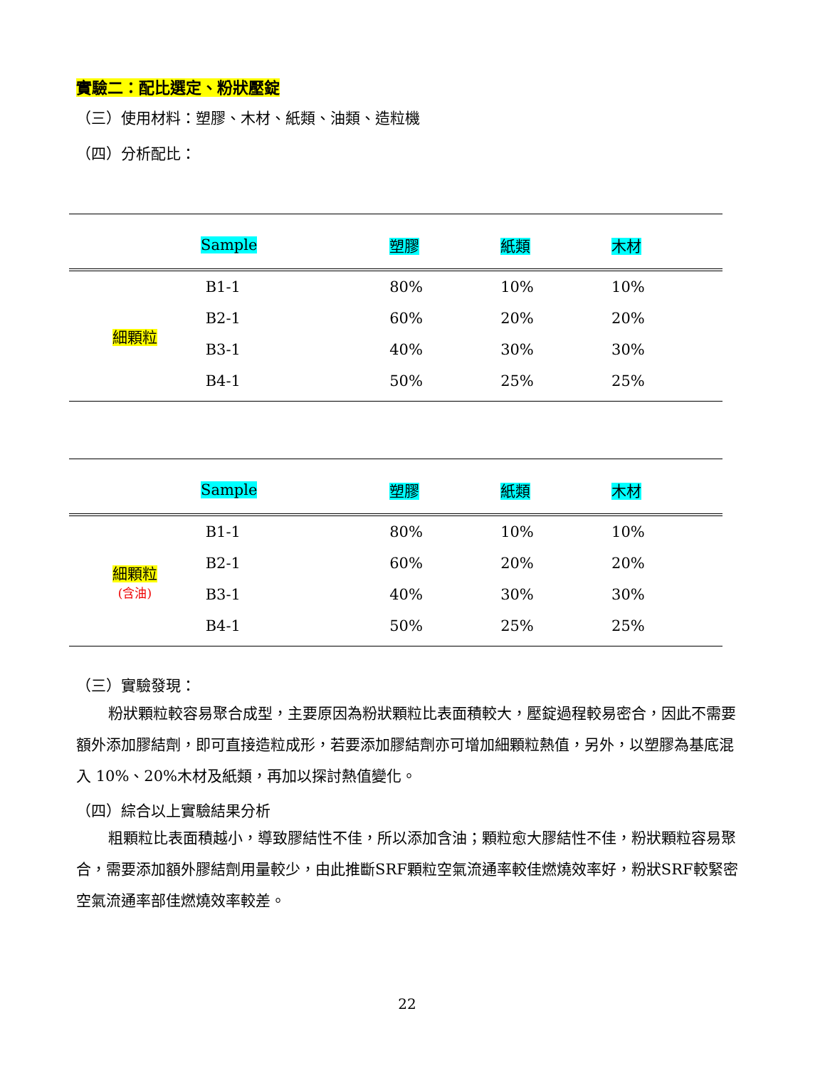實驗二：配比選定、粉狀壓錠
（三）使用材料：塑膠、木材、紙類、油類、造粒機
（四）分析配比：
| | Sample | 塑膠 | 紙類 | 木材 |
| --- | --- | --- | --- | --- |
| 細顆粒 | B1-1 | 80% | 10% | 10% |
| | B2-1 | 60% | 20% | 20% |
| | B3-1 | 40% | 30% | 30% |
| | B4-1 | 50% | 25% | 25% |
| | Sample | 塑膠 | 紙類 | 木材 |
| --- | --- | --- | --- | --- |
| 細顆粒 (含油) | B1-1 | 80% | 10% | 10% |
| | B2-1 | 60% | 20% | 20% |
| | B3-1 | 40% | 30% | 30% |
| | B4-1 | 50% | 25% | 25% |
（三）實驗發現：
粉狀顆粒較容易聚合成型，主要原因為粉狀顆粒比表面積較大，壓錠過程較易密合，因此不需要額外添加膠結劑，即可直接造粒成形，若要添加膠結劑亦可增加細顆粒熱值，另外，以塑膠為基底混入 10%、20%木材及紙類，再加以探討熱值變化。
（四）綜合以上實驗結果分析
粗顆粒比表面積越小，導致膠結性不佳，所以添加含油；顆粒愈大膠結性不佳，粉狀顆粒容易聚合，需要添加額外膠結劑用量較少，由此推斷SRF顆粒空氣流通率較佳燃燒效率好，粉狀SRF較緊密空氣流通率部佳燃燒效率較差。
22